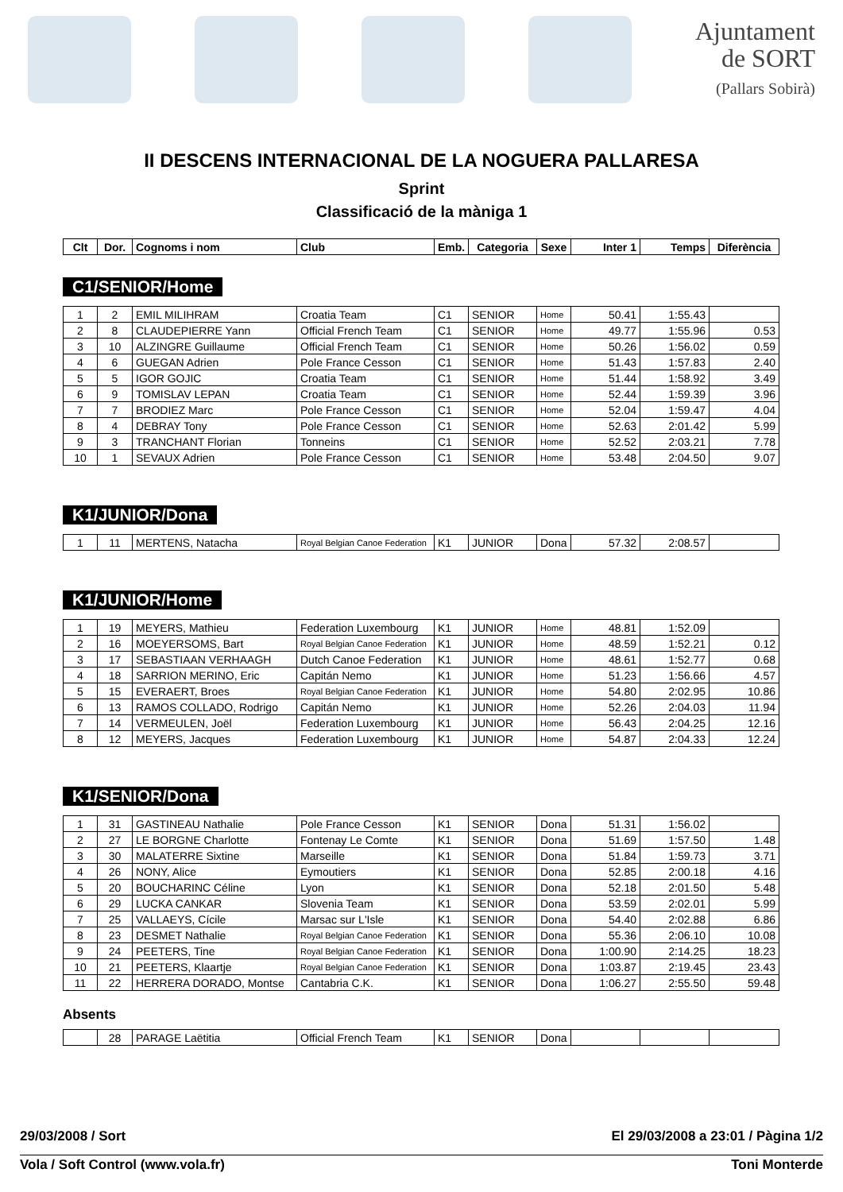Ajuntament
de SORT
(Pallars Sobirà)
II DESCENS INTERNACIONAL DE LA NOGUERA PALLARESA
Sprint
Classificació de la màniga 1
| Clt | Dor. | Cognoms i nom | Club | Emb. | Categoria | Sexe | Inter 1 | Temps | Diferència |
| --- | --- | --- | --- | --- | --- | --- | --- | --- | --- |
C1/SENIOR/Home
| 1 | 2 | EMIL MILIHRAM | Croatia Team | C1 | SENIOR | Home | 50.41 | 1:55.43 | |
| 2 | 8 | CLAUDEPIERRE Yann | Official French Team | C1 | SENIOR | Home | 49.77 | 1:55.96 | 0.53 |
| 3 | 10 | ALZINGRE Guillaume | Official French Team | C1 | SENIOR | Home | 50.26 | 1:56.02 | 0.59 |
| 4 | 6 | GUEGAN Adrien | Pole France Cesson | C1 | SENIOR | Home | 51.43 | 1:57.83 | 2.40 |
| 5 | 5 | IGOR GOJIC | Croatia Team | C1 | SENIOR | Home | 51.44 | 1:58.92 | 3.49 |
| 6 | 9 | TOMISLAV LEPAN | Croatia Team | C1 | SENIOR | Home | 52.44 | 1:59.39 | 3.96 |
| 7 | 7 | BRODIEZ Marc | Pole France Cesson | C1 | SENIOR | Home | 52.04 | 1:59.47 | 4.04 |
| 8 | 4 | DEBRAY Tony | Pole France Cesson | C1 | SENIOR | Home | 52.63 | 2:01.42 | 5.99 |
| 9 | 3 | TRANCHANT Florian | Tonneins | C1 | SENIOR | Home | 52.52 | 2:03.21 | 7.78 |
| 10 | 1 | SEVAUX Adrien | Pole France Cesson | C1 | SENIOR | Home | 53.48 | 2:04.50 | 9.07 |
K1/JUNIOR/Dona
| 1 | 11 | MERTENS, Natacha | Royal Belgian Canoe Federation | K1 | JUNIOR | Dona | 57.32 | 2:08.57 | |
K1/JUNIOR/Home
| 1 | 19 | MEYERS, Mathieu | Federation Luxembourg | K1 | JUNIOR | Home | 48.81 | 1:52.09 | |
| 2 | 16 | MOEYERSOMS, Bart | Royal Belgian Canoe Federation | K1 | JUNIOR | Home | 48.59 | 1:52.21 | 0.12 |
| 3 | 17 | SEBASTIAAN VERHAAGH | Dutch Canoe Federation | K1 | JUNIOR | Home | 48.61 | 1:52.77 | 0.68 |
| 4 | 18 | SARRION MERINO, Eric | Capitán Nemo | K1 | JUNIOR | Home | 51.23 | 1:56.66 | 4.57 |
| 5 | 15 | EVERAERT, Broes | Royal Belgian Canoe Federation | K1 | JUNIOR | Home | 54.80 | 2:02.95 | 10.86 |
| 6 | 13 | RAMOS COLLADO, Rodrigo | Capitán Nemo | K1 | JUNIOR | Home | 52.26 | 2:04.03 | 11.94 |
| 7 | 14 | VERMEULEN, Joël | Federation Luxembourg | K1 | JUNIOR | Home | 56.43 | 2:04.25 | 12.16 |
| 8 | 12 | MEYERS, Jacques | Federation Luxembourg | K1 | JUNIOR | Home | 54.87 | 2:04.33 | 12.24 |
K1/SENIOR/Dona
| 1 | 31 | GASTINEAU Nathalie | Pole France Cesson | K1 | SENIOR | Dona | 51.31 | 1:56.02 | |
| 2 | 27 | LE BORGNE Charlotte | Fontenay Le Comte | K1 | SENIOR | Dona | 51.69 | 1:57.50 | 1.48 |
| 3 | 30 | MALATERRE Sixtine | Marseille | K1 | SENIOR | Dona | 51.84 | 1:59.73 | 3.71 |
| 4 | 26 | NONY, Alice | Eymoutiers | K1 | SENIOR | Dona | 52.85 | 2:00.18 | 4.16 |
| 5 | 20 | BOUCHARINC Céline | Lyon | K1 | SENIOR | Dona | 52.18 | 2:01.50 | 5.48 |
| 6 | 29 | LUCKA CANKAR | Slovenia Team | K1 | SENIOR | Dona | 53.59 | 2:02.01 | 5.99 |
| 7 | 25 | VALLAEYS, Cícile | Marsac sur L'Isle | K1 | SENIOR | Dona | 54.40 | 2:02.88 | 6.86 |
| 8 | 23 | DESMET Nathalie | Royal Belgian Canoe Federation | K1 | SENIOR | Dona | 55.36 | 2:06.10 | 10.08 |
| 9 | 24 | PEETERS, Tine | Royal Belgian Canoe Federation | K1 | SENIOR | Dona | 1:00.90 | 2:14.25 | 18.23 |
| 10 | 21 | PEETERS, Klaartje | Royal Belgian Canoe Federation | K1 | SENIOR | Dona | 1:03.87 | 2:19.45 | 23.43 |
| 11 | 22 | HERRERA DORADO, Montse | Cantabria C.K. | K1 | SENIOR | Dona | 1:06.27 | 2:55.50 | 59.48 |
Absents
| | 28 | PARAGE Laëtitia | Official French Team | K1 | SENIOR | Dona | | | |
29/03/2008 / Sort El 29/03/2008 a 23:01 / Pàgina 1/2
Vola / Soft Control (www.vola.fr) Toni Monterde